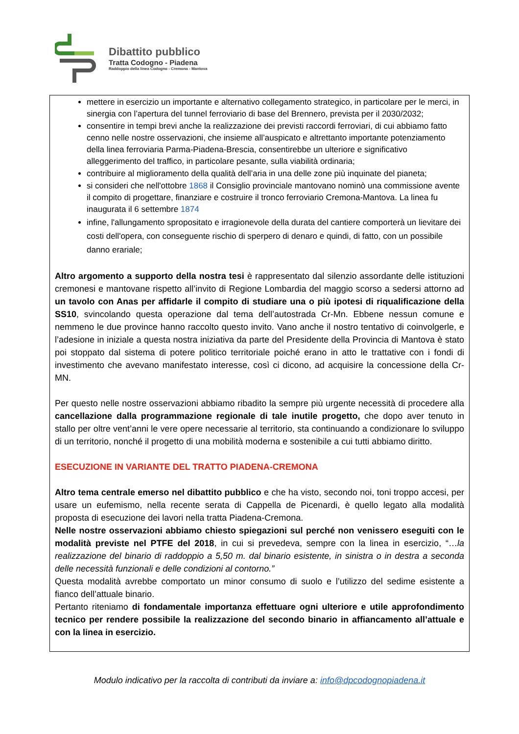Dibattito pubblico
Tratta Codogno - Piadena
Raddoppio della linea Codogno - Cremona - Mantova
mettere in esercizio un importante e alternativo collegamento strategico, in particolare per le merci, in sinergia con l’apertura del tunnel ferroviario di base del Brennero, prevista per il 2030/2032;
consentire in tempi brevi anche la realizzazione dei previsti raccordi ferroviari, di cui abbiamo fatto cenno nelle nostre osservazioni, che insieme all’auspicato e altrettanto importante potenziamento della linea ferroviaria Parma-Piadena-Brescia, consentirebbe un ulteriore e significativo alleggerimento del traffico, in particolare pesante, sulla viabilità ordinaria;
contribuire al miglioramento della qualità dell’aria in una delle zone più inquinate del pianeta;
si consideri che nell'ottobre 1868 il Consiglio provinciale mantovano nominò una commissione avente il compito di progettare, finanziare e costruire il tronco ferroviario Cremona-Mantova. La linea fu inaugurata il 6 settembre 1874
infine, l'allungamento spropositato e irragionevole della durata del cantiere comporterà un lievitare dei costi dell'opera, con conseguente rischio di sperpero di denaro e quindi, di fatto, con un possibile danno erariale;
Altro argomento a supporto della nostra tesi è rappresentato dal silenzio assordante delle istituzioni cremonesi e mantovane rispetto all’invito di Regione Lombardia del maggio scorso a sedersi attorno ad un tavolo con Anas per affidarle il compito di studiare una o più ipotesi di riqualificazione della SS10, svincolando questa operazione dal tema dell’autostrada Cr-Mn. Ebbene nessun comune e nemmeno le due province hanno raccolto questo invito. Vano anche il nostro tentativo di coinvolgerle, e l’adesione in iniziale a questa nostra iniziativa da parte del Presidente della Provincia di Mantova è stato poi stoppato dal sistema di potere politico territoriale poiché erano in atto le trattative con i fondi di investimento che avevano manifestato interesse, così ci dicono, ad acquisire la concessione della Cr-MN.
Per questo nelle nostre osservazioni abbiamo ribadito la sempre più urgente necessità di procedere alla cancellazione dalla programmazione regionale di tale inutile progetto, che dopo aver tenuto in stallo per oltre vent’anni le vere opere necessarie al territorio, sta continuando a condizionare lo sviluppo di un territorio, nonché il progetto di una mobilità moderna e sostenibile a cui tutti abbiamo diritto.
ESECUZIONE IN VARIANTE DEL TRATTO PIADENA-CREMONA
Altro tema centrale emerso nel dibattito pubblico e che ha visto, secondo noi, toni troppo accesi, per usare un eufemismo, nella recente serata di Cappella de Picenardi, è quello legato alla modalità proposta di esecuzione dei lavori nella tratta Piadena-Cremona.
Nelle nostre osservazioni abbiamo chiesto spiegazioni sul perché non venissero eseguiti con le modalità previste nel PTFE del 2018, in cui si prevedeva, sempre con la linea in esercizio, “…la realizzazione del binario di raddoppio a 5,50 m. dal binario esistente, in sinistra o in destra a seconda delle necessità funzionali e delle condizioni al contorno.”
Questa modalità avrebbe comportato un minor consumo di suolo e l’utilizzo del sedime esistente a fianco dell’attuale binario.
Pertanto riteniamo di fondamentale importanza effettuare ogni ulteriore e utile approfondimento tecnico per rendere possibile la realizzazione del secondo binario in affiancamento all’attuale e con la linea in esercizio.
Modulo indicativo per la raccolta di contributi da inviare a: info@dpcodognopiadena.it